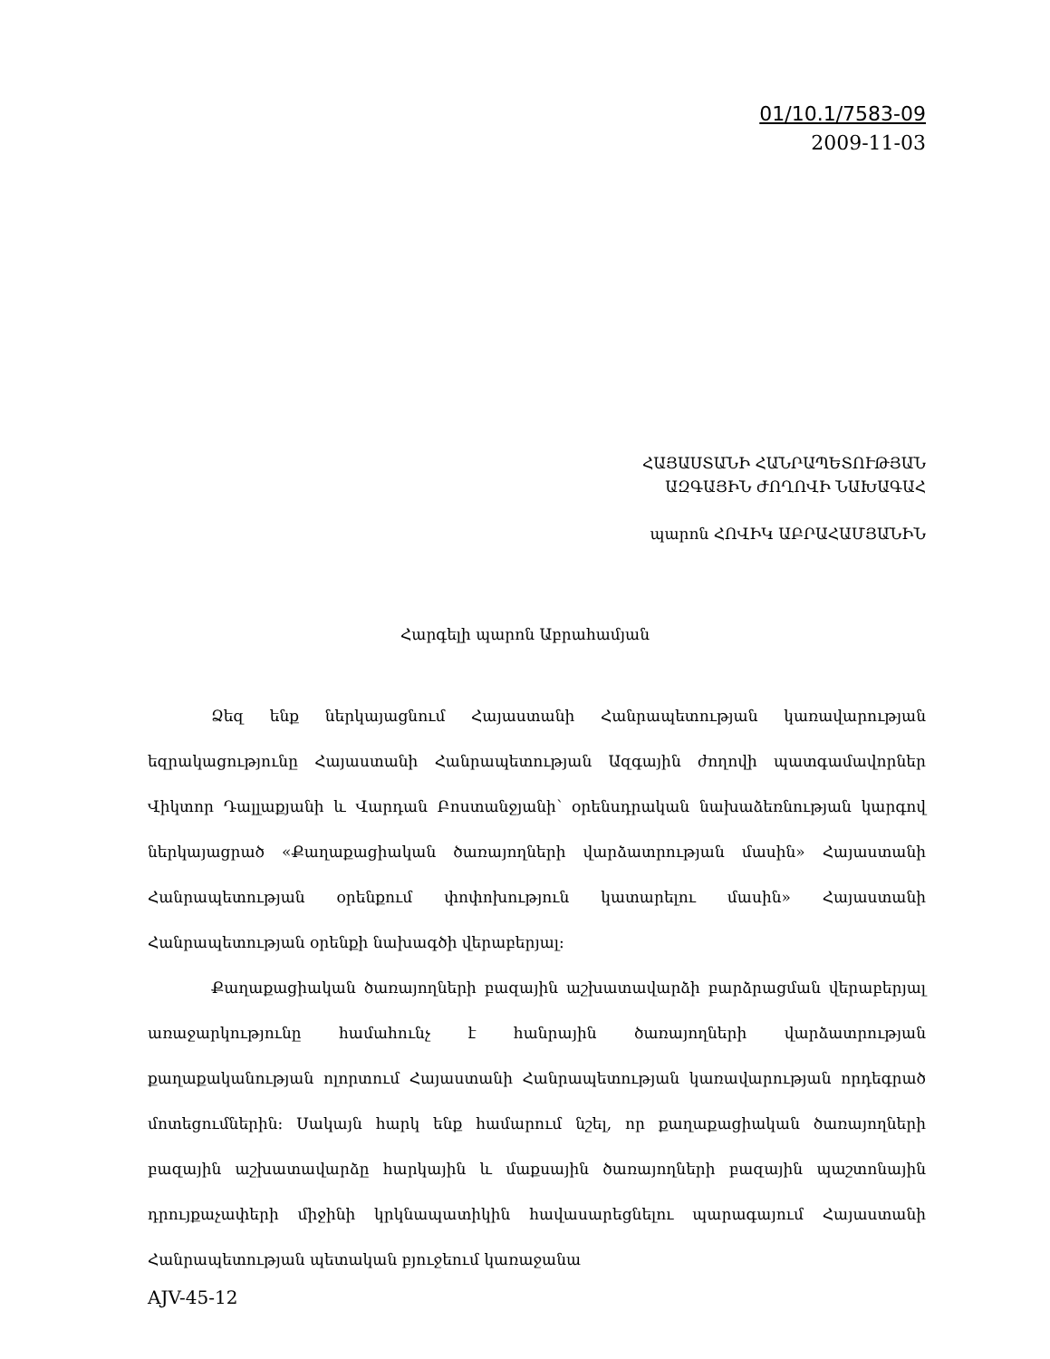01/10.1/7583-09
2009-11-03
ՀԱՅԱՍՏԱՆԻ ՀԱՆՐԱՊԵՏՈՒԹՅԱՆ
ԱԶԳԱՅԻՆ ԺՈՂՈՎԻ ՆԱԽԱԳԱՀ
պարոն ՀՈՎԻԿ ԱԲՐԱՀԱՄՅԱՆԻՆ
Հարգելի պարոն Աբրահամյան
Ձեզ ենք ներկայացնում Հայաստանի Հանրապետության կառավարության եզրակացու­թյունը Հայաստանի Հանրապետության Ազգային ժողովի պատգամավորներ Վիկտոր Դալլաքյանի և Վարդան Բոստանջյանի՝ օրենսդրական նախաձեռնության կարգով ներկայացրած «Քաղաքա­ցիական ծառայողների վարձատրության մասին» Հայաստանի Հանրապետության օրենքում փոփոխություն կատարելու մասին» Հայաստանի Հանրապետության օրենքի նախագծի վերաբերյալ։
Քաղաքացիական ծառայողների բազային աշխատավարձի բարձրացման վերաբերյալ առաջարկությունը համահունչ է հանրային ծառայողների վարձատրության քաղաքականության ոլորտում Հայաստանի Հանրապետության կառավարության որդեգրած մոտեցումներին։ Սակայն հարկ ենք համարում նշել, որ քաղաքացիական ծառայողների բազային աշխատավարձը հարկային և մաքսային ծառայողների բազային պաշտոնային դրույքաչափերի միջինի կրկնապատիկին հավասարեցնելու պարագայում Հայաստանի Հանրապետության պետական բյուջեում կառաջանա
AJV-45-12